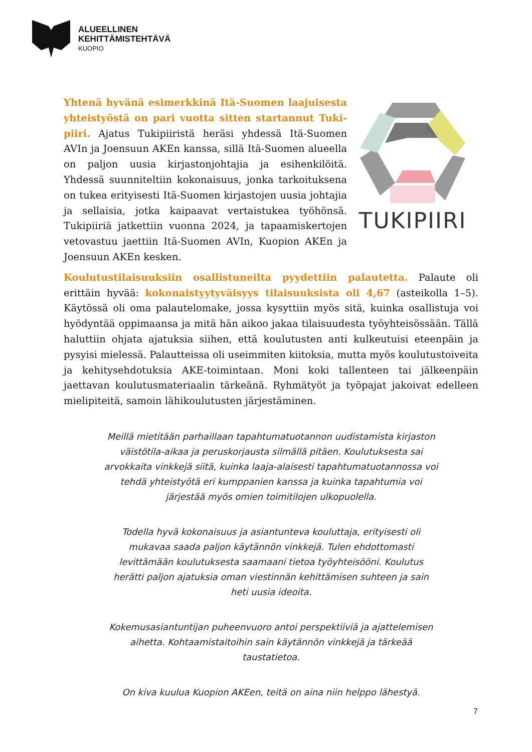ALUEELLINEN
KEHITTÄMISTEHTÄVÄ
KUOPIO
Yhtenä hyvänä esimerkkinä Itä-Suomen laajuisesta yhteistyöstä on pari vuotta sitten startannut Tuki­piiri. Ajatus Tukipiiristä heräsi yhdessä Itä-Suomen AVIn ja Joensuun AKEn kanssa, sillä Itä-Suomen alueella on paljon uusia kirjastonjohtajia ja esihenkilöitä. Yhdessä suunniteltiin kokonaisuus, jonka tarkoituksena on tukea erityisesti Itä-Suomen kirjastojen uusia johtajia ja sellaisia, jotka kaipaavat vertaistukea työhönsä. Tukipiiriä jatkettiin vuonna 2024, ja tapaamiskertojen vetovastuu jaettiin Itä-Suomen AVIn, Kuopion AKEn ja Joensuun AKEn kesken.
TUKIPIIRI
Koulutustilaisuuksiin osallistuneilta pyydettiin palautetta. Palaute oli erittäin hyvää: kokonaistyytyväisyys tilaisuuksista oli 4,67 (asteikolla 1–5). Käytössä oli oma palautelomake, jossa kysyttiin myös sitä, kuinka osallistuja voi hyödyntää oppimaansa ja mitä hän aikoo jakaa tilaisuudesta työyhteisössään. Tällä haluttiin ohjata ajatuksia siihen, että koulutusten anti kulkeutuisi eteenpäin ja pysyisi mielessä. Palautteissa oli useimmiten kiitoksia, mutta myös koulutustoiveita ja kehitysehdotuksia AKE-toimintaan. Moni koki tallenteen tai jälkeenpäin jaettavan koulutusmateriaalin tärkeänä. Ryhmätyöt ja työpajat jakoivat edelleen mielipiteitä, samoin lähikoulutusten järjestäminen.
Meillä mietitään parhaillaan tapahtumatuotannon uudistamista kirjaston väistötila-aikaa ja peruskorjausta silmällä pitäen. Koulutuksesta sai arvokkaita vinkkejä siitä, kuinka laaja-alaisesti tapahtumatuotannossa voi tehdä yhteistyötä eri kumppanien kanssa ja kuinka tapahtumia voi järjestää myös omien toimitilojen ulkopuolella.
Todella hyvä kokonaisuus ja asiantunteva kouluttaja, erityisesti oli mukavaa saada paljon käytännön vinkkejä. Tulen ehdottomasti levittämään koulutuksesta saamaani tietoa työyhteisööni. Koulutus herätti paljon ajatuksia oman viestinnän kehittämisen suhteen ja sain heti uusia ideoita.
Kokemusasiantuntijan puheenvuoro antoi perspektiiviä ja ajattelemisen aihetta. Kohtaamistaitoihin sain käytännön vinkkejä ja tärkeää taustatietoa.
On kiva kuulua Kuopion AKEen, teitä on aina niin helppo lähestyä.
7